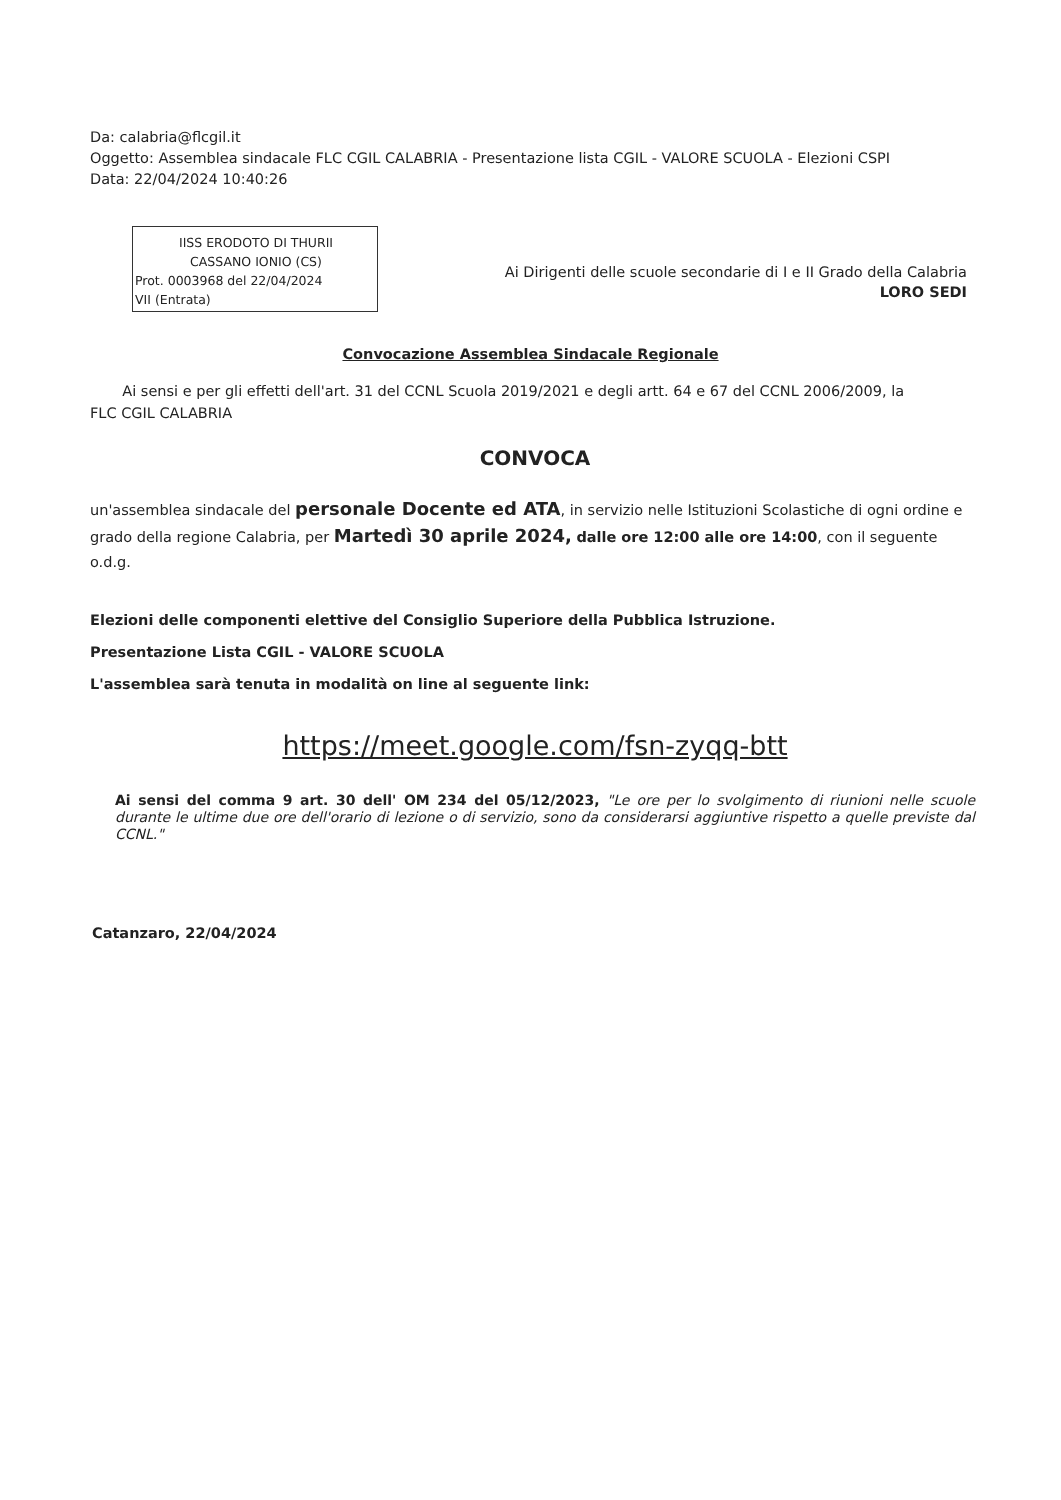Da: calabria@flcgil.it
Oggetto: Assemblea sindacale FLC CGIL CALABRIA - Presentazione lista CGIL - VALORE SCUOLA - Elezioni CSPI
Data: 22/04/2024 10:40:26
IISS ERODOTO DI THURII
CASSANO IONIO (CS)
Prot. 0003968 del 22/04/2024
VII (Entrata)
Ai Dirigenti delle scuole secondarie di I e II Grado della Calabria
LORO SEDI
Convocazione Assemblea Sindacale Regionale
Ai sensi e per gli effetti dell'art. 31 del CCNL Scuola 2019/2021 e degli artt. 64 e 67 del CCNL 2006/2009, la FLC CGIL CALABRIA
CONVOCA
un'assemblea sindacale del personale Docente ed ATA, in servizio nelle Istituzioni Scolastiche di ogni ordine e grado della regione Calabria, per Martedì 30 aprile 2024, dalle ore 12:00 alle ore 14:00, con il seguente o.d.g.
Elezioni delle componenti elettive del Consiglio Superiore della Pubblica Istruzione.
Presentazione Lista CGIL - VALORE SCUOLA
L'assemblea sarà tenuta in modalità on line al seguente link:
https://meet.google.com/fsn-zyqq-btt
Ai sensi del comma 9 art. 30 dell' OM 234 del 05/12/2023, "Le ore per lo svolgimento di riunioni nelle scuole durante le ultime due ore dell'orario di lezione o di servizio, sono da considerarsi aggiuntive rispetto a quelle previste dal CCNL."
Catanzaro, 22/04/2024